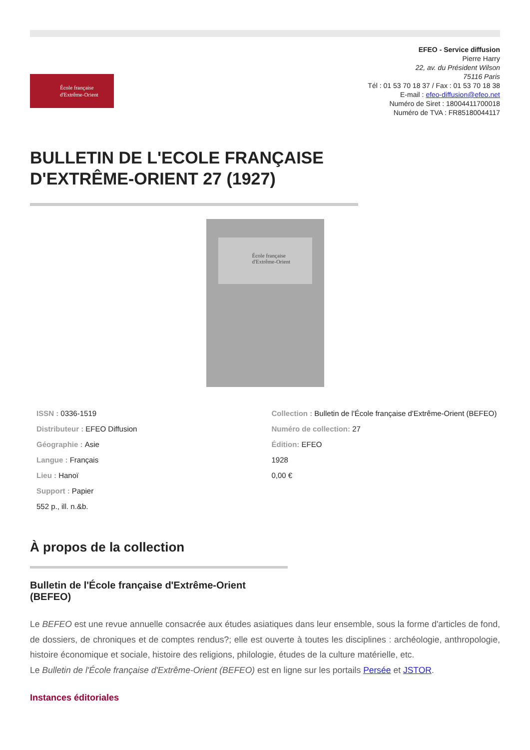École française
d'Extrême-Orient
EFEO - Service diffusion
Pierre Harry
22, av. du Président Wilson
75116 Paris
Tél : 01 53 70 18 37 / Fax : 01 53 70 18 38
E-mail : efeo-diffusion@efeo.net
Numéro de Siret : 18004411700018
Numéro de TVA : FR85180044117
BULLETIN DE L'ECOLE FRANÇAISE D'EXTRÊME-ORIENT 27 (1927)
École française
d'Extrême-Orient
ISSN : 0336-1519
Distributeur : EFEO Diffusion
Géographie : Asie
Langue : Français
Lieu : Hanoï
Support : Papier
552 p., ill. n.&b.
Collection : Bulletin de l'École française d'Extrême-Orient (BEFEO)
Numéro de collection: 27
Édition: EFEO
1928
0,00 €
À propos de la collection
Bulletin de l'École française d'Extrême-Orient (BEFEO)
Le BEFEO est une revue annuelle consacrée aux études asiatiques dans leur ensemble, sous la forme d'articles de fond, de dossiers, de chroniques et de comptes rendus?; elle est ouverte à toutes les disciplines : archéologie, anthropologie, histoire économique et sociale, histoire des religions, philologie, études de la culture matérielle, etc.
Le Bulletin de l'École française d'Extrême-Orient (BEFEO) est en ligne sur les portails Persée et JSTOR.
Instances éditoriales